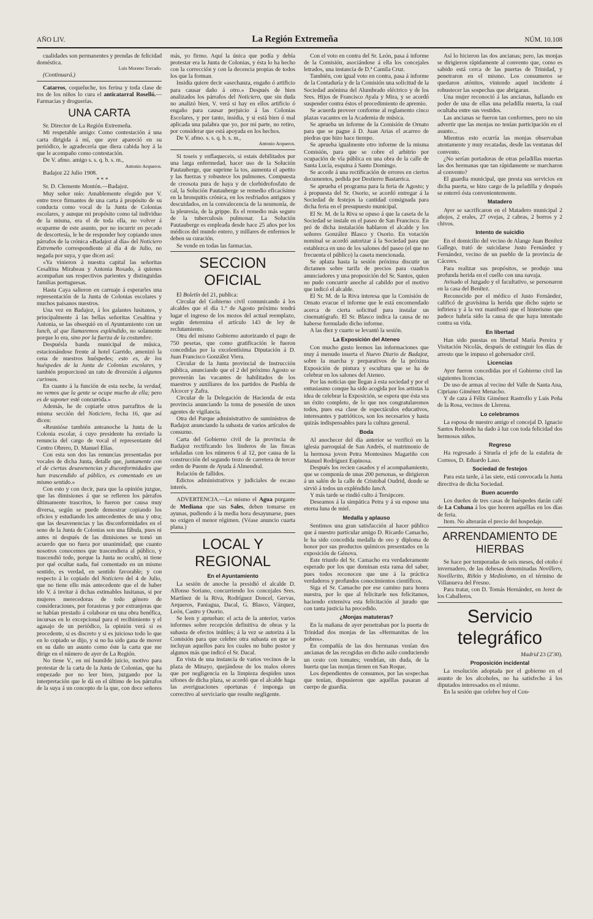AÑO LIV. La Región Extremeña NÚM. 10.108
cualidades son permanentes y prendas de felicidad doméstica.
Luis Moreno Torrado.
(Continuará.)
Catarros, coqueluche, tos ferina y toda clase de tos de los niños lo cura el anticatarral Roselló.—Farmacias y droguerías.
UNA CARTA
Sr. Director de La Región Extremeña.
Mi respetable amigo: Como contestación á una carta dirigida á mí, que ayer apareció en su periódico, le agradecería que diera cabida hoy á la que le acompaño como contestación.
De V. afmo. amigo s. s. q. b. s. m.,
Antonio Arqueros.
Badajoz 22 Julio 1908.
* * *
Sr. D. Clemente Montón.—Badajoz.
Muy señor mío: Amablemente elegido por V. entre trece firmantes de una carta á propósito de su conducta como vocal de la Junta de Colonias escolares, y aunque mi propósito como tal individuo de la misma, era el de toda ella, no volver á ocuparme de este asunto, por no incurrir en pecado de descortesía, le he de responder hoy copiando unos párrafos de la crónica «Badajoz al día» del Noticiero Extremeño correspondiente al día 4 de Julio, no negada por suya, y que dicen así:
«Ya vinieron á nuestra capital las señoritas Cesaltina Mirabeau y Antonia Rosado, á quienes acompañan sus respectivos parientes y distinguidas familias portuguesas.
Hasta Caya salieron en carruaje á esperarles una representación de la Junta de Colonias escolares y muchos paisanos nuestros.
Una vez en Badajoz, á los galantes lusitanos, y principalmente á las bellas señoritas Cesaltina y Antonia, se las obsequió en el Ayuntamiento con un lunch, al que llamaremos espléndido, no solamente porque lo era, sino por la fuerza de la costumbre.
Despuésla banda municipal de música, estacionándose frente al hotel Garrido, amenizó la cena de nuestros huéspedes; esto es, de los huéspedes de la Junta de Colonias escolares, y también proporcionó un rato de diversión á algunos curiosos.
En cuanto á la función de esta noche, la verdad, no vemos que la gente se ocupe mucho de ella; pero es de suponer esté concurrida.»
Además, he de copiarle otros parrafitos de la misma sección del Noticiero, fecha 16, que así dicen:
«Reunióse también anteanoche la Junta de la Colonia escolar, á cuyo presidente ha enviado la renuncia del cargo de vocal el representante del Centro Obrero, D. Manuel Elías.
Con esta son dos las renuncias presentadas por vocales de dicha Junta, detalle que, juntamente con el de ciertas desavenencias y disconformidades que han trascendido al público, es comentado en un mismo sentido.»
Con esto y con decir, para que la opinión juzgue, que las dimisiones á que se refieren los párrafos últimamente trascritos, lo fueron por causa muy diversa, según se puede demostrar copiando los oficios y estudiando los antecedentes de una y otra; que las desavenencias y las disconformidades en el seno de la Junta de Colonias son una fábula, pues ni antes ni después de las dimisiones se tomó un acuerdo que no fuera por unanimidad; que cuanto nosotros conocemos que trascendiera al público, y trascendió todo, porque la Junta no ocultó, ni tiene por qué ocultar nada, fué comentado en un mismo sentido, es verdad, en sentido favorable; y con respecto á lo copiado del Noticiero del 4 de Julio, que no tiene ello más antecedente que el de haber ido V. á invitar á dichas estimables lusitanas, si por mujeres merecedoras de todo género de consideraciones, por forasteras y por extranjeras que se habían prestado á colaborar en una obra benéfica, incursas en lo excepcional para el recibimiento y el agasajo de un periódico, la opinión verá si es procedente, si es discreto y si es juicioso todo lo que en lo copiado se dijo, y si no ha sido gana de mover en su daño un asunto como éste la carta que me dirige en el número de ayer de La Región.
No tiene V., en mi humilde juicio, motivo para protestar de la carta de la Junta de Colonias, que ha empezado por no leer bien, juzgando por la interpretación que le dá en el último de los párrafos de la suya á un concepto de la que, con doce señores más, yo firmo. Aquí la única que podía y debía protestar era la Junta de Colonias, y ésta lo ha hecho con la corrección y con la decencia propias de todos los que la forman.
Insidia quiere decir «asechanza, engaño ó artificio para causar daño á otro.» Después de bien analizados los párrafos del Noticiero, que sin duda no analizó bien, V. verá si hay en ellos artificio ó engaño para causar perjuicio á las Colonias Escolares, y por tanto, insidia, y si está bien ó mal aplicada una palabra que yo, por mi parte, no retiro, por considerar que está apoyada en los hechos.
De V. afmo. s. s. q. b. s. m.,
Antonio Arqueros.
Si toseis y enflaqueceis, si estais debilitados por una larga enfermedad, hacer uso de la Solución Pautauberge, que suprime la tos, aumenta el apetito y las fuerzas y robustece los pulmones. Compuesta de creosota pura de haya y de clorhidrofosfato de cal, la Solución Pautauberge se remedio eficacísimo en la bronquitis crónica, en los resfriados antiguos y descuidados, en la convalecencia de la neumonía, de la pleuresía, de la grippe. Es el remedio más seguro de la tuberculosis pulmonar. La Solución Pautauberge es empleada desde hace 25 años por los médicos del mundo entero, y millares de enfermos le deben su curación.
Se vende en todas las farmacias.
SECCION OFICIAL
El Boletín del 21, publica:
Circular del Gobierno civil comunicando á los alcaldes que el día 1.º de Agosto próximo tendrá lugar el ingreso de los mozos del actual reemplazo, según determina el artículo 143 de ley de reclutamiento.
Otra del mismo Gobierno autorizando el pago de 750 pesetas, que como gratificación le fueron concedidas por la excelentísima Diputación á D. Juan Francisco González Viera.
Circular de la Junta provincial de Instrucción pública, anunciando que el 2 del próximo Agosto se proveerán las vacantes de habilitados de los maestros y auxiliares de los partidos de Puebla de Alcocer y Zafra.
Circular de la Delegación de Hacienda de esta provincia anunciando la toma de posesión de unos agentes de vigilancia.
Otra del Parque administrativo de suministros de Badajoz anunciando la subasta de varios artículos de consumo.
Carta del Gobierno civil de la provincia de Badajoz rectificando los linderos de las fincas señaladas con los números 6 al 12, por causa de la construcción del segundo trozo de carretera de tercer orden de Puente de Ayuda á Almendral.
Relación de fallidos.
Edictos administrativos y judiciales de escaso interés.
ADVERTENCIA.—Lo mismo el Agua purgante de Mediana que sus Sales, deben tomarse en ayunas, pudiendo á la media hora desayunarse, pues no exigen el menor régimen. (Véase anuncio cuarta plana.)
LOCAL Y REGIONAL
En el Ayuntamiento
La sesión de anoche la presidió el alcalde D. Alfonso Soriano, concurriendo los concejales Sres. Martínez de la Riva, Rodríguez Doncel, Gervas, Arqueros, Paniagua, Dacal, G. Blasco, Vázquez, León, Castro y Osorio.
Se leen y aprueban: el acta de la anterior, varios informes sobre recepción definitiva de obras y la subasta de efectos inútiles; á la vez se autoriza á la Comisión para que celebre otra subasta en que se incluyan aquellos para los cuales no hubo postor y algunos más que indicó el Sr. Dacal.
En vista de una instancia de varios vecinos de la plaza de Minayo, quejándose de los malos olores que por negligencia en la limpieza despiden unos sifones de dicha plaza, se acordó que el alcalde haga las averiguaciones oportunas é imponga un correctivo al serviciario que resulte negligente.
Con el voto en contra del Sr. León, pasa á informe de la Comisión, asociándose á ella los concejales letrados, una instancia de D.ª Camila Cruz.
También, con igual voto en contra, pasa á informe de la Contaduría y de la Comisión una solicitud de la Sociedad anónima del Alumbrado eléctrico y de los Sres. Hijos de Francisco Ayala y Mira, y se acordó suspender contra éstos el procedimiento de apremio.
Se acuerda proveer conforme al reglamento cinco plazas vacantes en la Academia de música.
Se aprueba un informe de la Comisión de Ornato para que se pague á D. Juan Arias el acarreo de piedras que hizo hace tiempo.
Se aprueba igualmente otro informe de la misma Comisión, para que se cobre el arbitrio por ocupación de vía pública en una obra de la calle de Santa Lucía, esquina á Santo Domingo.
Se accede á una rectificación de errores en ciertos documentos, pedida por Destierro Bastarrica.
Se aprueba el programa para la feria de Agosto; y á propuesta del Sr. Osorio, se acordó entregar á la Sociedad de festejos la cantidad consignada para dicha feria en el presupuesto municipal.
El Sr. M. de la Riva se opuso á que la caseta de la Sociedad se instale en el paseo de San Francisco. En pró de dicha instalación hablaron el alcalde y los señores González Blasco y Osorio. En votación nominal se acordó autorizar á la Sociedad para que establezca en uno de los salones del paseo (el que no frecuenta el público) la caseta mencionada.
Se aplaza hasta la sesión próxima discutir un dictamen sobre tarifa de precios para cuadros anunciadores y una proposición del Sr. Santos, quien no pudo concurrir anoche al cabildo por el motivo que indicó el alcalde.
El Sr. M. de la Riva interesa que la Comisión de Ornato evacue el informe que le está encomendado acerca de cierta solicitud para instalar un cinematógrafo. El Sr. Blasco indica la causa de no haberse formulado dicho informe.
A las diez y cuarto se levantó la sesión.
La Exposición del Ateneo
Con mucho gusto leemos las informaciones que muy á menudo inserta el Nuevo Diario de Badajoz, sobre la marcha y preparativos de la próxima Exposición de pintura y escultura que se ha de celebrar en los salones del Ateneo.
Por las noticias que llegan á esta sociedad y por el entusiasmo conque ha sido acogida por los artistas la idea de celebrar la Exposición, se espera que ésta sea un éxito completo, de lo que nos congratularemos todos, pues esa clase de espectáculos educativos, interesantes y patrióticos, son los necesarios y hasta quizás indispensables para la cultura general.
Boda
Al anochecer del día anterior se verificó en la iglesia parroquial de San Andrés, el matrimonio de la hermosa joven Petra Montesinos Magariño con Manuel Rodríguez Espinosa.
Después los recien casados y el acompañamiento, que se componía de unas 200 personas, se dirigieron á un salón de la calle de Cristobal Oudrid, donde se sirvió á todos un expléndido lunch.
Y más tarde se rindió culto á Tersipcore.
Deseamos á la simpática Petra y á su esposo una eterna luna de miel.
Medalla y aplauso
Sentimos una gran satisfacción al hacer público que á nuestro particular amigo D. Ricardo Camacho, le ha sido concedida medalla de oro y diploma de honor por sus productos químicos presentados en la exposición de Génova.
Este triunfo del Sr. Camacho era verdaderamente esperado por los que dominan esta rama del saber, pues todos reconocen que une á la práctica verdaderos y profundos conocimientos científicos.
Siga el Sr. Camacho por ese camino para honra nuestra, por lo que al felicitarle nos felicitamos, haciendo extensiva esta felicitación al jurado que con tanta justicia ha procedido.
¿Monjas matuteras?
En la mañana de ayer penetraban por la puerta de Trinidad dos monjas de las «Hermanitas de los pobres».
En compañía de las dos hermanas venían dos ancianas de las recogidas en dicho asilo conduciendo un cesto con tomates; vendrían, sin duda, de la huerta que las monjas tienen en San Roque.
Los dependientes de consumos, por las sospechas que tenían, dispusieron que aquéllas pasaran al cuerpo de guardia.
Así lo hicieron las dos ancianas; pero, las monjas se dirigieron rápidamente al convento que, como es sabido está cerca de las puertas de Trinidad, y penetraron en el mismo. Los consumeros se quedaron atónitos, viniendo aquel incidente á robustecer las sospechas que abrigaran.
Una mujer reconoció á las ancianas, hallando en poder de una de ellas una peladilla muerta, la cual ocultaba entre sus vestidos.
Las ancianas se fueron tan conformes, pero no sin advertir que las monjas no tenían participación en el asunto...
Mientras esto ocurría las monjas observaban atentamente y muy recatadas, desde las ventanas del convento.
¿No serían portadoras de otras peladillas muertas las dos hermanas que tan rápidamente se marcharon al convento?
El guardia municipal, que presta sus servicios en dicha puerta, se hizo cargo de la peladilla y después se enterró ésta convenientemente.
Matadero
Ayer se sacrificaron en el Matadero municipal 2 añojos, 2 erales, 27 ovejas, 2 cabras, 2 borros y 2 chivos.
Intento de suicidio
En el domicilio del vecino de Alange Juan Benítez Gallego, trató de suicidarse Justo Fernández y Fernández, vecino de un pueblo de la provincia de Cáceres.
Para realizar sus propósitos, se produjo una profunda herida en el cuello con una navaja.
Avisado el Juzgado y el facultativo, se personaron en la casa del Benítez.
Reconocido por el médico el Justo Fernández, calificó de gravísima la herida que dicho sujeto se infiriera y á la vez manifestó que el histerismo que padece habría sido la causa de que haya intentado contra su vida.
En libertad
Han sido puestas en libertad María Pereira y Visitación Nicolás, después de extinguir los días de arresto que le impuso el gobernador civil.
Licencias
Ayer fueron concedidas por el Gobierno civil las siguientes licencias.
De uso de armas al vecino del Valle de Santa Ana, Cipriano Giménez Menacho.
Y de caza á Félix Giménez Rastrollo y Luis Peña de la Rosa, vecinos de Llerena.
Lo celebramos
La esposa de nuestro amigo el concejal D. Ignacio Santos Redondo ha dado á luz con toda felicidad dos hermosos niños.
Regreso
Ha regresado á Siruela el jefe de la estafeta de Correos, D. Eduardo Laso.
Sociedad de festejos
Para esta tarde, á las siete, está convocada la Junta directiva de dicha Sociedad.
Buen acuerdo
Los dueños de tres casas de huéspedes darán café de La Cubana á los que honren aquéllas en los días de feria.
Item. No alterarán el precio del hospedaje.
ARRENDAMIENTO DE HIERBAS
Se hace por temporadas de seis meses, del otoño é invernadero, de las dehesas denominadas Novillero, Novillerito, Riñón y Mediolomo, en el término de Villanueva del Fresno.
Para tratar, con D. Tomás Hernández, en Jerez de los Caballeros.
Servicio telegráfico
Madrid 23 (2'30).
Proposición incidental
La resolución adoptada por el gobierno en el asunto de los alcoholes, no ha satisfecho á los diputados interesados en el mismo.
En la sesión que celebre hoy el Con-